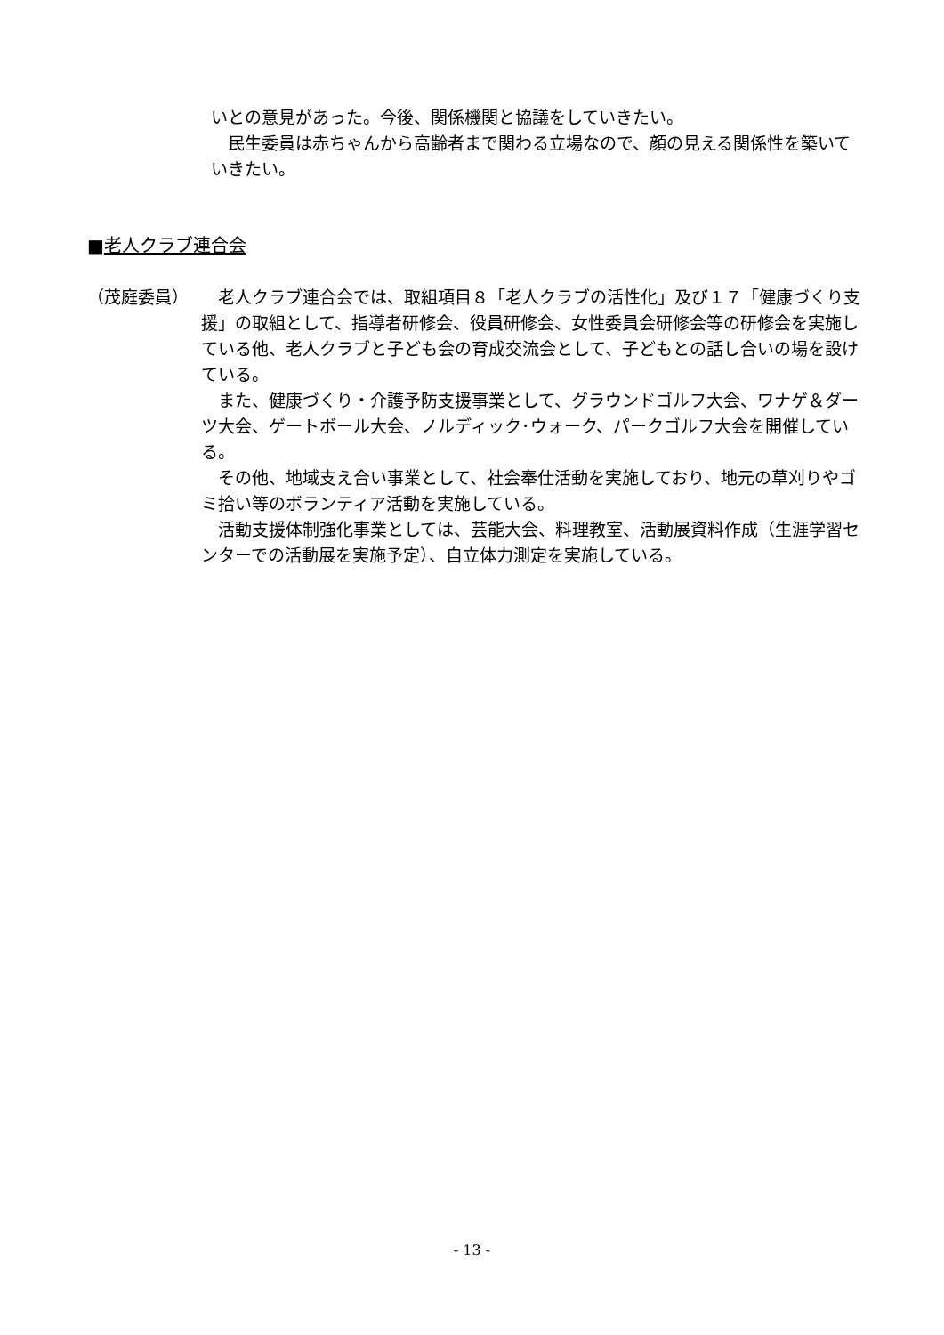いとの意見があった。今後、関係機関と協議をしていきたい。
　民生委員は赤ちゃんから高齢者まで関わる立場なので、顔の見える関係性を築いていきたい。
■老人クラブ連合会
（茂庭委員） 　老人クラブ連合会では、取組項目８「老人クラブの活性化」及び１７「健康づくり支援」の取組として、指導者研修会、役員研修会、女性委員会研修会等の研修会を実施している他、老人クラブと子ども会の育成交流会として、子どもとの話し合いの場を設けている。
　また、健康づくり・介護予防支援事業として、グラウンドゴルフ大会、ワナゲ＆ダーツ大会、ゲートボール大会、ノルディック･ウォーク、パークゴルフ大会を開催している。
　その他、地域支え合い事業として、社会奉仕活動を実施しており、地元の草刈りやゴミ拾い等のボランティア活動を実施している。
　活動支援体制強化事業としては、芸能大会、料理教室、活動展資料作成（生涯学習センターでの活動展を実施予定）、自立体力測定を実施している。
- 13 -